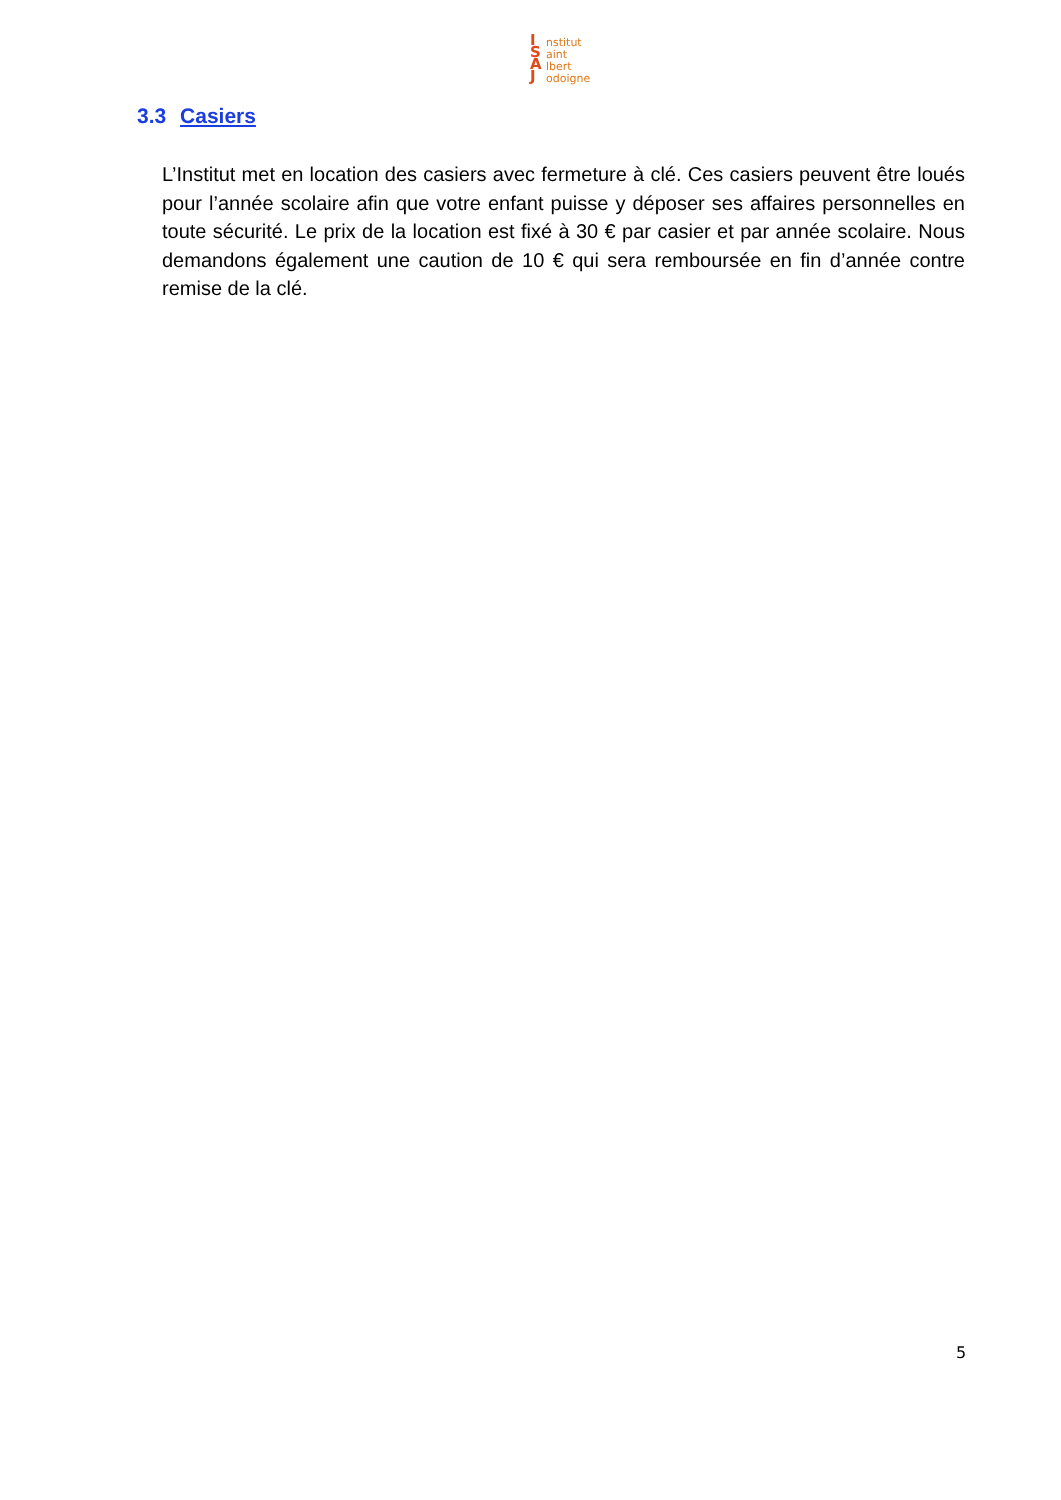I S A J
nstitut
aint
lbert
odoigne
3.3 Casiers
L’Institut met en location des casiers avec fermeture à clé. Ces casiers peuvent être loués pour l’année scolaire afin que votre enfant puisse y déposer ses affaires personnelles en toute sécurité. Le prix de la location est fixé à 30 € par casier et par année scolaire. Nous demandons également une caution de 10 € qui sera remboursée en fin d’année contre remise de la clé.
5